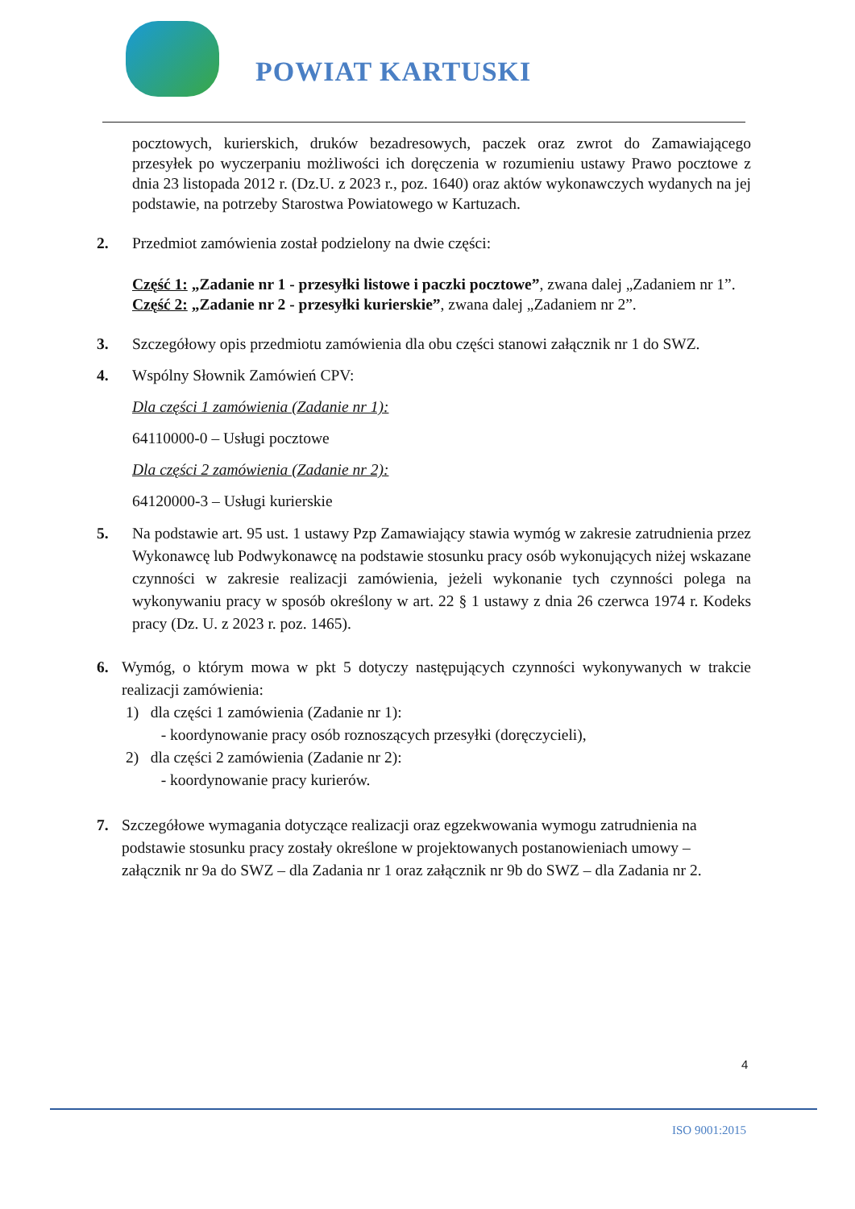POWIAT KARTUSKI
pocztowych, kurierskich, druków bezadresowych, paczek oraz zwrot do Zamawiającego przesyłek po wyczerpaniu możliwości ich doręczenia w rozumieniu ustawy Prawo pocztowe z dnia 23 listopada 2012 r. (Dz.U. z 2023 r., poz. 1640) oraz aktów wykonawczych wydanych na jej podstawie, na potrzeby Starostwa Powiatowego w Kartuzach.
2. Przedmiot zamówienia został podzielony na dwie części:
Część 1: „Zadanie nr 1 - przesyłki listowe i paczki pocztowe”, zwana dalej „Zadaniem nr 1”.
Część 2: „Zadanie nr 2 - przesyłki kurierskie”, zwana dalej „Zadaniem nr 2”.
3. Szczegółowy opis przedmiotu zamówienia dla obu części stanowi załącznik nr 1 do SWZ.
4. Wspólny Słownik Zamówień CPV:
Dla części 1 zamówienia (Zadanie nr 1):
64110000-0 – Usługi pocztowe
Dla części 2 zamówienia (Zadanie nr 2):
64120000-3 – Usługi kurierskie
5. Na podstawie art. 95 ust. 1 ustawy Pzp Zamawiający stawia wymóg w zakresie zatrudnienia przez Wykonawcę lub Podwykonawcę na podstawie stosunku pracy osób wykonujących niżej wskazane czynności w zakresie realizacji zamówienia, jeżeli wykonanie tych czynności polega na wykonywaniu pracy w sposób określony w art. 22 § 1 ustawy z dnia 26 czerwca 1974 r. Kodeks pracy (Dz. U. z 2023 r. poz. 1465).
6. Wymóg, o którym mowa w pkt 5 dotyczy następujących czynności wykonywanych w trakcie realizacji zamówienia:
1) dla części 1 zamówienia (Zadanie nr 1):
- koordynowanie pracy osób roznoszących przesyłki (doręczycieli),
2) dla części 2 zamówienia (Zadanie nr 2):
- koordynowanie pracy kurierów.
7. Szczegółowe wymagania dotyczące realizacji oraz egzekwowania wymogu zatrudnienia na podstawie stosunku pracy zostały określone w projektowanych postanowieniach umowy – załącznik nr 9a do SWZ – dla Zadania nr 1 oraz załącznik nr 9b do SWZ – dla Zadania nr 2.
4
ISO 9001:2015